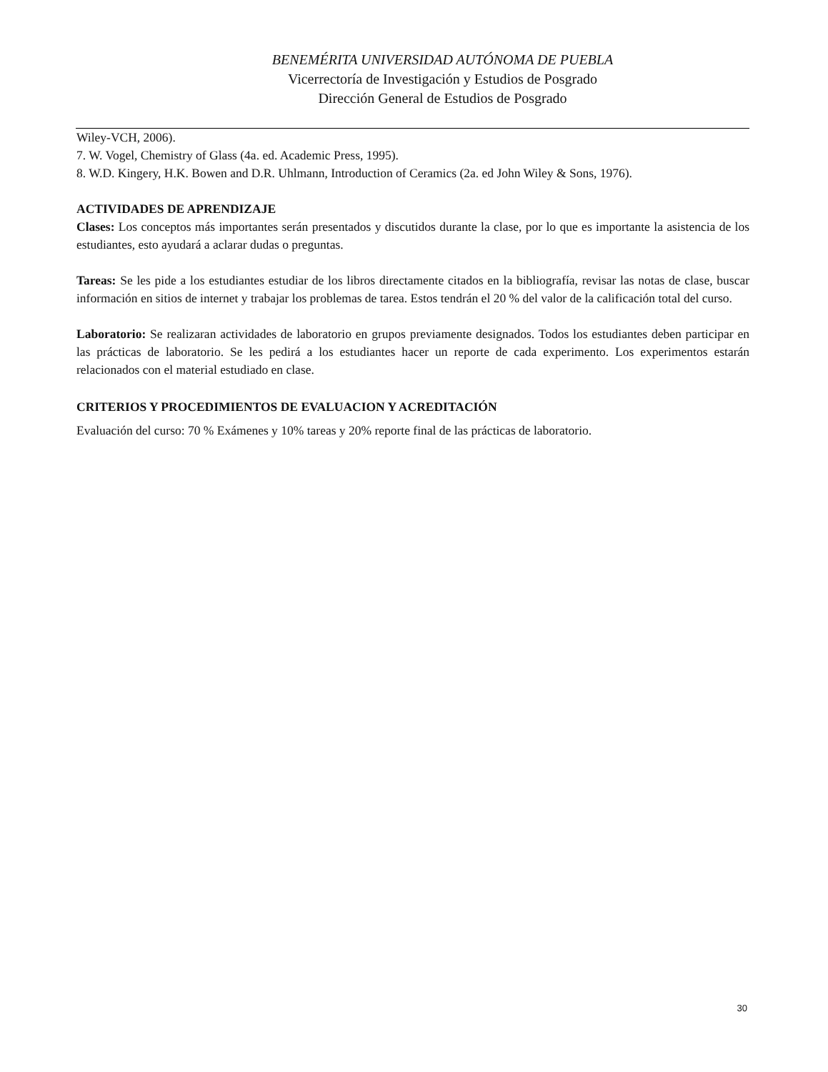BENEMÉRITA UNIVERSIDAD AUTÓNOMA DE PUEBLA
Vicerrectoría de Investigación y Estudios de Posgrado
Dirección General de Estudios de Posgrado
Wiley-VCH, 2006).
7. W. Vogel, Chemistry of Glass (4a. ed. Academic Press, 1995).
8. W.D. Kingery, H.K. Bowen and D.R. Uhlmann, Introduction of Ceramics (2a. ed John Wiley & Sons, 1976).
ACTIVIDADES DE APRENDIZAJE
Clases: Los conceptos más importantes serán presentados y discutidos durante la clase, por lo que es importante la asistencia de los estudiantes, esto ayudará a aclarar dudas o preguntas.
Tareas: Se les pide a los estudiantes estudiar de los libros directamente citados en la bibliografía, revisar las notas de clase, buscar información en sitios de internet y trabajar los problemas de tarea. Estos tendrán el 20 % del valor de la calificación total del curso.
Laboratorio: Se realizaran actividades de laboratorio en grupos previamente designados. Todos los estudiantes deben participar en las prácticas de laboratorio. Se les pedirá a los estudiantes hacer un reporte de cada experimento. Los experimentos estarán relacionados con el material estudiado en clase.
CRITERIOS Y PROCEDIMIENTOS DE EVALUACION Y ACREDITACIÓN
Evaluación del curso: 70 % Exámenes y 10% tareas y 20% reporte final de las prácticas de laboratorio.
30